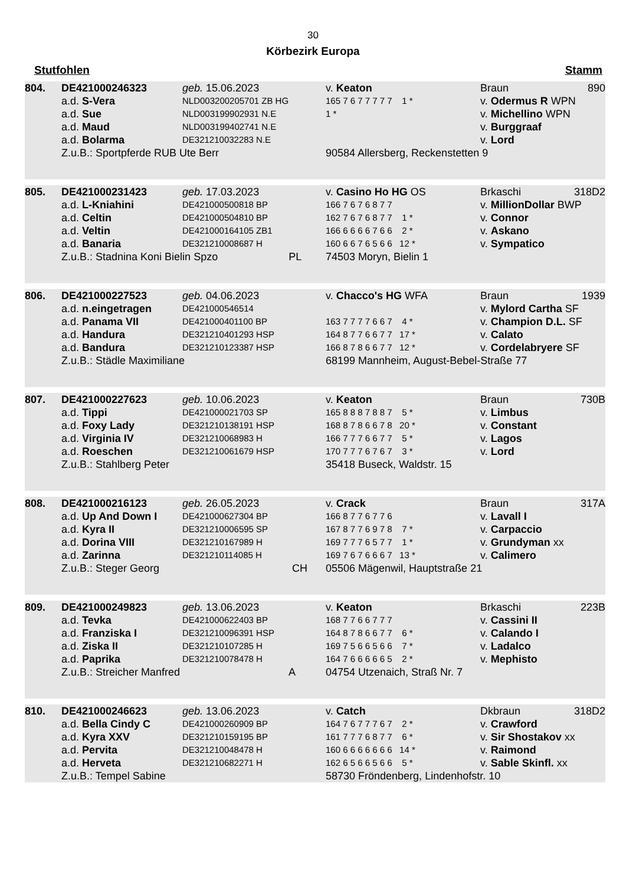30
Körbezirk Europa
Stutfohlen Stamm
| 804. | DE421000246323 | geb. 15.06.2023 | v. Keaton | Braun | 890 |
| | a.d. S-Vera | NLD003200205701 ZB HG | 165 7 6 7 7 7 7 7 1 * | v. Odermus R WPN | |
| | a.d. Sue | NLD003199902931 N.E | 1 * | v. Michellino WPN | |
| | a.d. Maud | NLD003199402741 N.E | | v. Burggraaf | |
| | a.d. Bolarma | DE321210032283 N.E | | v. Lord | |
| | Z.u.B.: Sportpferde RUB Ute Berr | | 90584 Allersberg, Reckenstetten 9 | | |
| 805. | DE421000231423 | geb. 17.03.2023 | v. Casino Ho HG OS | Brkaschi | 318D2 |
| | a.d. L-Kniahini | DE421000500818 BP | 166 7 6 7 6 8 7 7 | v. MillionDollar BWP | |
| | a.d. Celtin | DE421000504810 BP | 162 7 6 7 6 8 7 7 1 * | v. Connor | |
| | a.d. Veltin | DE421000164105 ZB1 | 166 6 6 6 6 7 6 6 2 * | v. Askano | |
| | a.d. Banaria | DE321210008687 H | 160 6 6 7 6 5 6 6 12 * | v. Sympatico | |
| | Z.u.B.: Stadnina Koni Bielin Spzo PL | | 74503 Moryn, Bielin 1 | | |
| 806. | DE421000227523 | geb. 04.06.2023 | v. Chacco's HG WFA | Braun | 1939 |
| | a.d. n.eingetragen | DE421000546514 | | v. Mylord Cartha SF | |
| | a.d. Panama VII | DE421000401100 BP | 163 7 7 7 7 6 6 7 4 * | v. Champion D.L. SF | |
| | a.d. Handura | DE321210401293 HSP | 164 8 7 7 6 6 7 7 17 * | v. Calato | |
| | a.d. Bandura | DE321210123387 HSP | 166 8 7 8 6 6 7 7 12 * | v. Cordelabryere SF | |
| | Z.u.B.: Städle Maximiliane | | 68199 Mannheim, August-Bebel-Straße 77 | | |
| 807. | DE421000227623 | geb. 10.06.2023 | v. Keaton | Braun | 730B |
| | a.d. Tippi | DE421000021703 SP | 165 8 8 8 7 8 8 7 5 * | v. Limbus | |
| | a.d. Foxy Lady | DE321210138191 HSP | 168 8 7 8 6 6 7 8 20 * | v. Constant | |
| | a.d. Virginia IV | DE321210068983 H | 166 7 7 7 6 6 7 7 5 * | v. Lagos | |
| | a.d. Roeschen | DE321210061679 HSP | 170 7 7 7 6 7 6 7 3 * | v. Lord | |
| | Z.u.B.: Stahlberg Peter | | 35418 Buseck, Waldstr. 15 | | |
| 808. | DE421000216123 | geb. 26.05.2023 | v. Crack | Braun | 317A |
| | a.d. Up And Down I | DE421000627304 BP | 166 8 7 7 6 7 7 6 | v. Lavall I | |
| | a.d. Kyra II | DE321210006595 SP | 167 8 7 7 6 9 7 8 7 * | v. Carpaccio | |
| | a.d. Dorina VIII | DE321210167989 H | 169 7 7 7 6 5 7 7 1 * | v. Grundyman xx | |
| | a.d. Zarinna | DE321210114085 H | 169 7 6 7 6 6 6 7 13 * | v. Calimero | |
| | Z.u.B.: Steger Georg CH | | 05506 Mägenwil, Hauptstraße 21 | | |
| 809. | DE421000249823 | geb. 13.06.2023 | v. Keaton | Brkaschi | 223B |
| | a.d. Tevka | DE421000622403 BP | 168 7 7 6 6 7 7 7 | v. Cassini II | |
| | a.d. Franziska I | DE321210096391 HSP | 164 8 7 8 6 6 7 7 6 * | v. Calando I | |
| | a.d. Ziska II | DE321210107285 H | 169 7 5 6 6 5 6 6 7 * | v. Ladalco | |
| | a.d. Paprika | DE321210078478 H | 164 7 6 6 6 6 6 5 2 * | v. Mephisto | |
| | Z.u.B.: Streicher Manfred A | | 04754 Utzenaich, Straß Nr. 7 | | |
| 810. | DE421000246623 | geb. 13.06.2023 | v. Catch | Dkbraun | 318D2 |
| | a.d. Bella Cindy C | DE421000260909 BP | 164 7 6 7 7 7 6 7 2 * | v. Crawford | |
| | a.d. Kyra XXV | DE321210159195 BP | 161 7 7 7 6 8 7 7 6 * | v. Sir Shostakov xx | |
| | a.d. Pervita | DE321210048478 H | 160 6 6 6 6 6 6 6 14 * | v. Raimond | |
| | a.d. Herveta | DE321210682271 H | 162 6 5 6 6 5 6 6 5 * | v. Sable Skinfl. xx | |
| | Z.u.B.: Tempel Sabine | | 58730 Fröndenberg, Lindenhofstr. 10 | | |